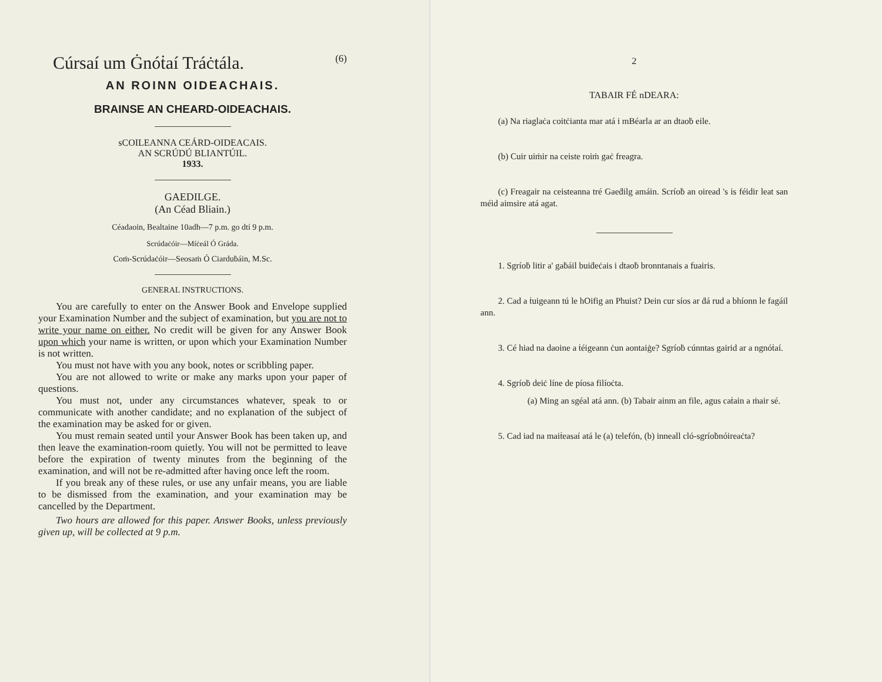Cúrsaí um Ġnóṫaí Tráċtála. (6)
AN ROINN OIDEACHAIS.
BRAINSE AN CHEARD-OIDEACHAIS.
sCOILEANNA CEÁRD-OIDEACAIS.
AN SCRÚDÚ BLIANTÚIL.
1933.
GAEDILGE.
(An Céad Bliain.)
Céadaoin, Bealtaine 10adh—7 p.m. go dtí 9 p.m.
Scrúdaċóir—Míċeál Ó Gráda.
Coṁ-Scrúdaċóir—Seosaṁ Ó Ciarduḃáin, M.Sc.
GENERAL INSTRUCTIONS.
You are carefully to enter on the Answer Book and Envelope supplied your Examination Number and the subject of examination, but you are not to write your name on either. No credit will be given for any Answer Book upon which your name is written, or upon which your Examination Number is not written.
You must not have with you any book, notes or scribbling paper.
You are not allowed to write or make any marks upon your paper of questions.
You must not, under any circumstances whatever, speak to or communicate with another candidate; and no explanation of the subject of the examination may be asked for or given.
You must remain seated until your Answer Book has been taken up, and then leave the examination-room quietly. You will not be permitted to leave before the expiration of twenty minutes from the beginning of the examination, and will not be re-admitted after having once left the room.
If you break any of these rules, or use any unfair means, you are liable to be dismissed from the examination, and your examination may be cancelled by the Department.
Two hours are allowed for this paper. Answer Books, unless previously given up, will be collected at 9 p.m.
2
TABAIR FÉ nDEARA:
(a) Na riaglaċa coitċianta mar atá i mBéarla ar an dtaoḃ eile.
(b) Cuir uiṁir na ceiste roiṁ gaċ freagra.
(c) Freagair na ceisteanna tré Gaeḋilg amáin. Scríoḃ an oiread 's is féidir leat san méid aimsire atá agat.
1. Sgríoḃ litir a' gaḃáil buiḋeċais i dtaoḃ bronntanais a fuairis.
2. Cad a ṫuigeann tú le hOifig an Phuist? Dein cur síos ar ḋá rud a bhíonn le fagáil ann.
3. Cé hiad na daoine a ṫéigeann ċun aontaiġe? Sgríoḃ cúnntas gairid ar a ngnóṫaí.
4. Sgríoḃ deiċ líne de píosa filíoċta.
(a) Ming an sgéal atá ann. (b) Tabair ainm an file, agus caṫain a ṁair sé.
5. Cad iad na maiṫeasaí atá le (a) telefón, (b) inneall cló-sgríoḃnóireaċta?